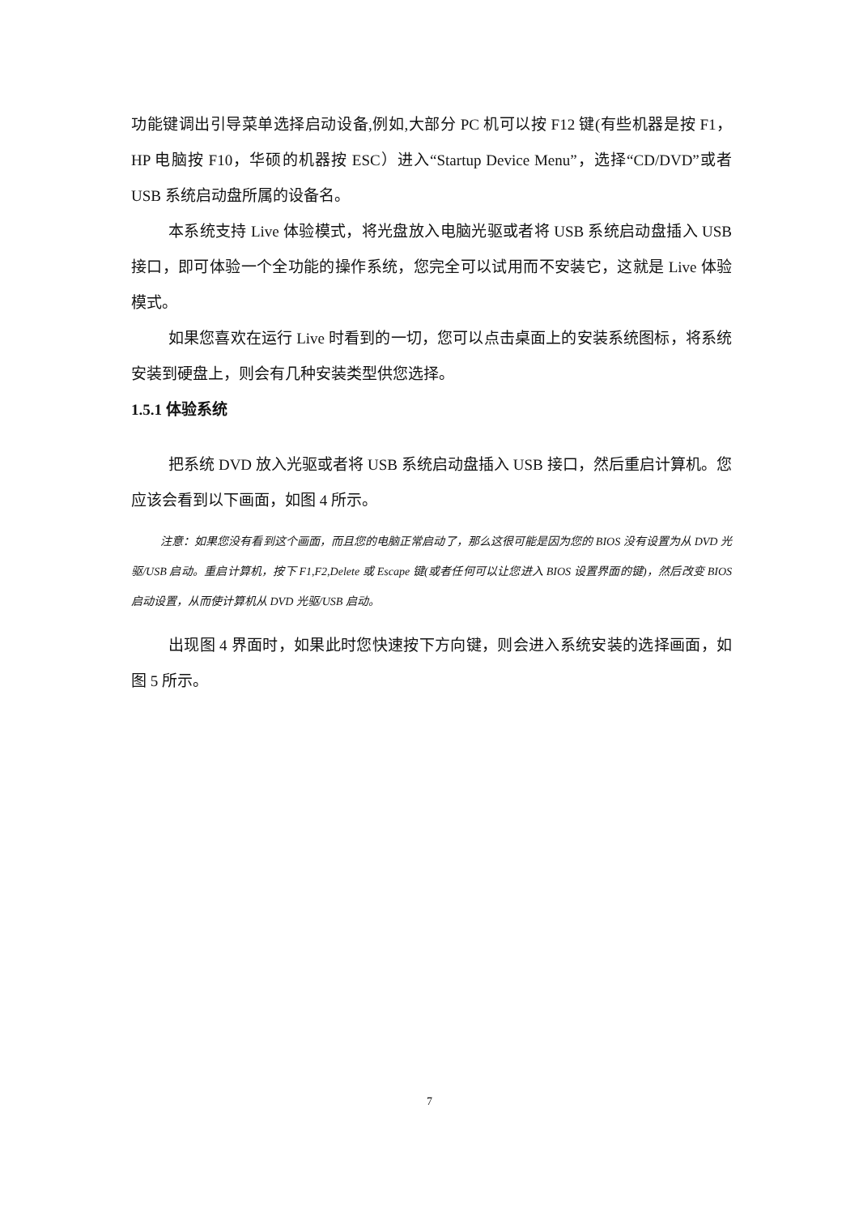功能键调出引导菜单选择启动设备,例如,大部分 PC 机可以按 F12 键(有些机器是按 F1，HP 电脑按 F10，华硕的机器按 ESC）进入“Startup Device Menu”，选择“CD/DVD”或者 USB 系统启动盘所属的设备名。
本系统支持 Live 体验模式，将光盘放入电脑光驱或者将 USB 系统启动盘插入 USB 接口，即可体验一个全功能的操作系统，您完全可以试用而不安装它，这就是 Live 体验模式。
如果您喜欢在运行 Live 时看到的一切，您可以点击桌面上的安装系统图标，将系统安装到硬盘上，则会有几种安装类型供您选择。
1.5.1 体验系统
把系统 DVD 放入光驱或者将 USB 系统启动盘插入 USB 接口，然后重启计算机。您应该会看到以下画面，如图 4 所示。
注意：如果您没有看到这个画面，而且您的电脑正常启动了，那么这很可能是因为您的 BIOS 没有设置为从 DVD 光驱/USB 启动。重启计算机，按下 F1,F2,Delete 或 Escape 键(或者任何可以让您进入 BIOS 设置界面的键)，然后改变 BIOS 启动设置，从而使计算机从 DVD 光驱/USB 启动。
出现图 4 界面时，如果此时您快速按下方向键，则会进入系统安装的选择画面，如图 5 所示。
7